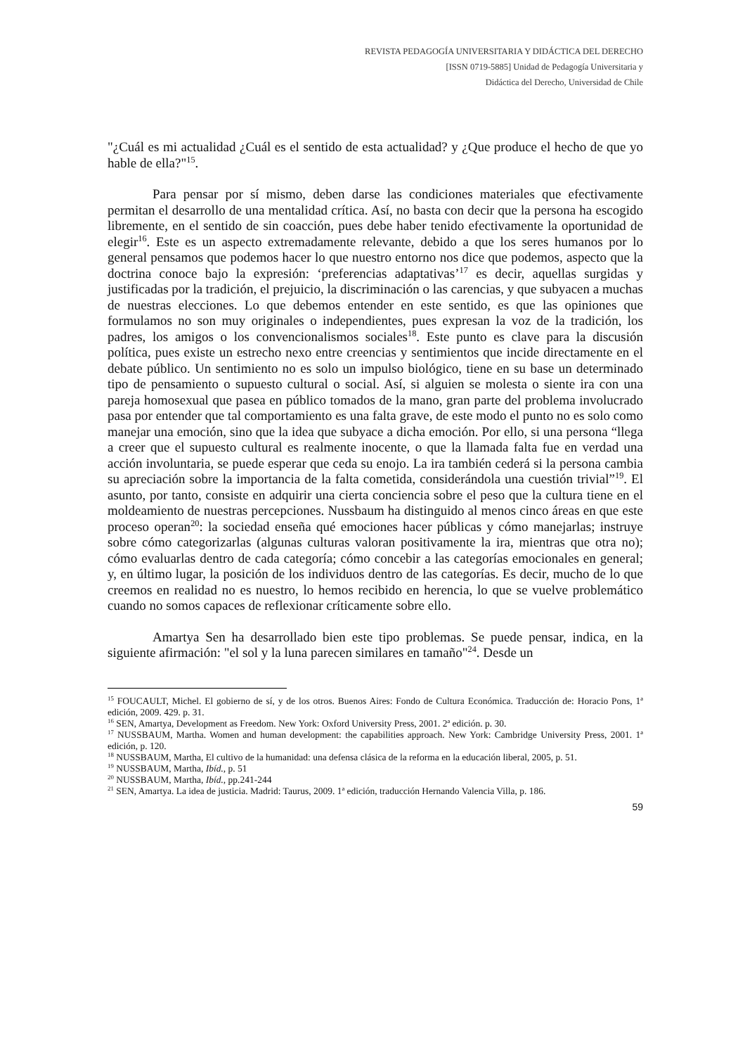REVISTA PEDAGOGÍA UNIVERSITARIA Y DIDÁCTICA DEL DERECHO
[ISSN 0719-5885] Unidad de Pedagogía Universitaria y
Didáctica del Derecho, Universidad de Chile
"¿Cuál es mi actualidad ¿Cuál es el sentido de esta actualidad? y ¿Que produce el hecho de que yo hable de ella?"<sup>15</sup>.
Para pensar por sí mismo, deben darse las condiciones materiales que efectivamente permitan el desarrollo de una mentalidad crítica. Así, no basta con decir que la persona ha escogido libremente, en el sentido de sin coacción, pues debe haber tenido efectivamente la oportunidad de elegir<sup>16</sup>. Este es un aspecto extremadamente relevante, debido a que los seres humanos por lo general pensamos que podemos hacer lo que nuestro entorno nos dice que podemos, aspecto que la doctrina conoce bajo la expresión: ‘preferencias adaptativas’<sup>17</sup> es decir, aquellas surgidas y justificadas por la tradición, el prejuicio, la discriminación o las carencias, y que subyacen a muchas de nuestras elecciones. Lo que debemos entender en este sentido, es que las opiniones que formulamos no son muy originales o independientes, pues expresan la voz de la tradición, los padres, los amigos o los convencionalismos sociales<sup>18</sup>. Este punto es clave para la discusión política, pues existe un estrecho nexo entre creencias y sentimientos que incide directamente en el debate público. Un sentimiento no es solo un impulso biológico, tiene en su base un determinado tipo de pensamiento o supuesto cultural o social. Así, si alguien se molesta o siente ira con una pareja homosexual que pasea en público tomados de la mano, gran parte del problema involucrado pasa por entender que tal comportamiento es una falta grave, de este modo el punto no es solo como manejar una emoción, sino que la idea que subyace a dicha emoción. Por ello, si una persona “llega a creer que el supuesto cultural es realmente inocente, o que la llamada falta fue en verdad una acción involuntaria, se puede esperar que ceda su enojo. La ira también cederá si la persona cambia su apreciación sobre la importancia de la falta cometida, considerándola una cuestión trivial”<sup>19</sup>. El asunto, por tanto, consiste en adquirir una cierta conciencia sobre el peso que la cultura tiene en el moldeamiento de nuestras percepciones. Nussbaum ha distinguido al menos cinco áreas en que este proceso operan<sup>20</sup>: la sociedad enseña qué emociones hacer públicas y cómo manejarlas; instruye sobre cómo categorizarlas (algunas culturas valoran positivamente la ira, mientras que otra no); cómo evaluarlas dentro de cada categoría; cómo concebir a las categorías emocionales en general; y, en último lugar, la posición de los individuos dentro de las categorías. Es decir, mucho de lo que creemos en realidad no es nuestro, lo hemos recibido en herencia, lo que se vuelve problemático cuando no somos capaces de reflexionar críticamente sobre ello.
Amartya Sen ha desarrollado bien este tipo problemas. Se puede pensar, indica, en la siguiente afirmación: "el sol y la luna parecen similares en tamaño"<sup>24</sup>. Desde un
<sup>15</sup> FOUCAULT, Michel. El gobierno de sí, y de los otros. Buenos Aires: Fondo de Cultura Económica. Traducción de: Horacio Pons, 1ª edición, 2009. 429. p. 31.
<sup>16</sup> SEN, Amartya, Development as Freedom. New York: Oxford University Press, 2001. 2ª edición. p. 30.
<sup>17</sup> NUSSBAUM, Martha. Women and human development: the capabilities approach. New York: Cambridge University Press, 2001. 1ª edición, p. 120.
<sup>18</sup> NUSSBAUM, Martha, El cultivo de la humanidad: una defensa clásica de la reforma en la educación liberal, 2005, p. 51.
<sup>19</sup> NUSSBAUM, Martha, Ibíd., p. 51
<sup>20</sup> NUSSBAUM, Martha, Ibíd., pp.241-244
<sup>21</sup> SEN, Amartya. La idea de justicia. Madrid: Taurus, 2009. 1ª edición, traducción Hernando Valencia Villa, p. 186.
59